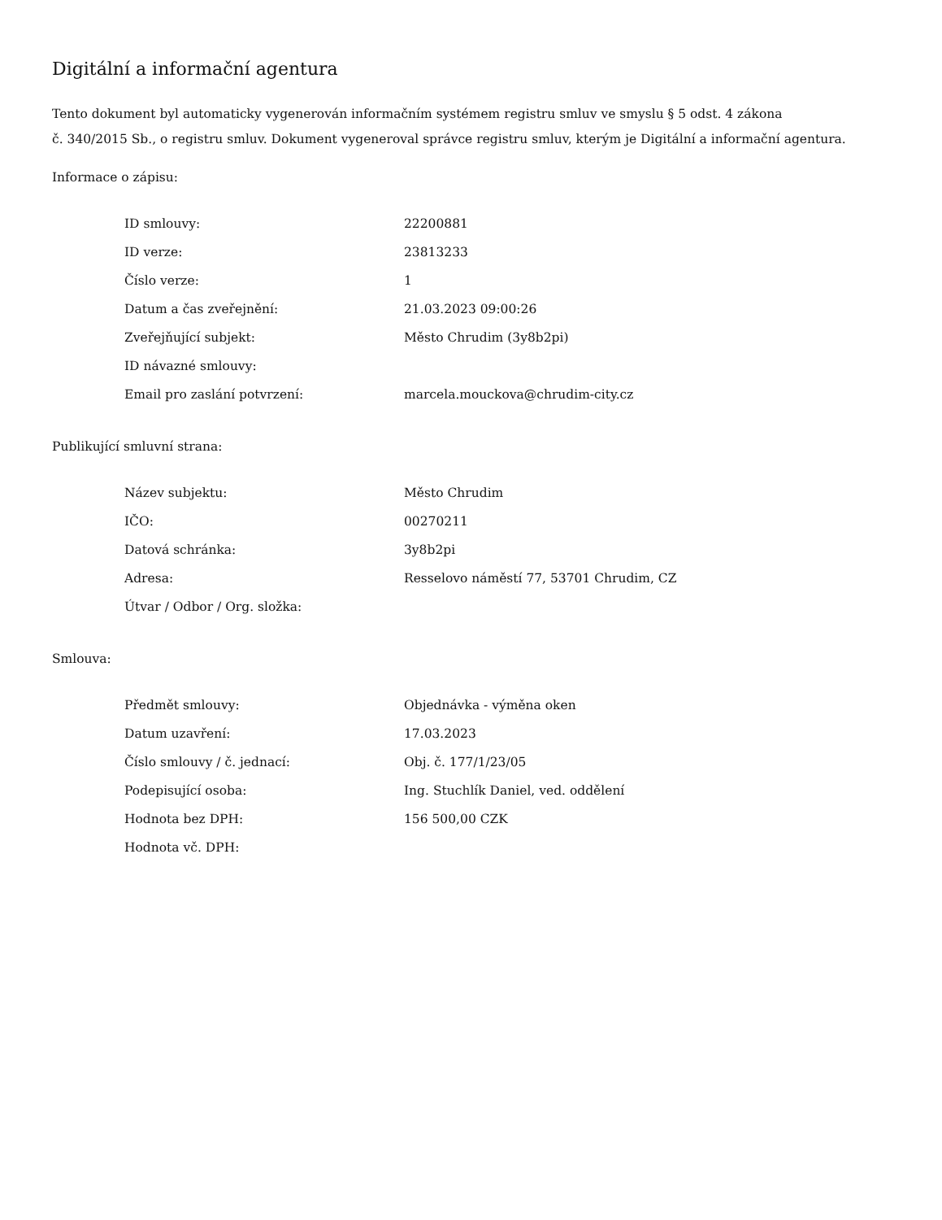Digitální a informační agentura
Tento dokument byl automaticky vygenerován informačním systémem registru smluv ve smyslu § 5 odst. 4 zákona
č. 340/2015 Sb., o registru smluv. Dokument vygeneroval správce registru smluv, kterým je Digitální a informační agentura.
Informace o zápisu:
| ID smlouvy: | 22200881 |
| ID verze: | 23813233 |
| Číslo verze: | 1 |
| Datum a čas zveřejnění: | 21.03.2023 09:00:26 |
| Zveřejňující subjekt: | Město Chrudim (3y8b2pi) |
| ID návazné smlouvy: | |
| Email pro zaslání potvrzení: | marcela.mouckova@chrudim-city.cz |
Publikující smluvní strana:
| Název subjektu: | Město Chrudim |
| IČO: | 00270211 |
| Datová schránka: | 3y8b2pi |
| Adresa: | Resselovo náměstí 77, 53701 Chrudim, CZ |
| Útvar / Odbor / Org. složka: | |
Smlouva:
| Předmět smlouvy: | Objednávka - výměna oken |
| Datum uzavření: | 17.03.2023 |
| Číslo smlouvy / č. jednací: | Obj. č. 177/1/23/05 |
| Podepisující osoba: | Ing. Stuchlík Daniel, ved. oddělení |
| Hodnota bez DPH: | 156 500,00 CZK |
| Hodnota vč. DPH: | |